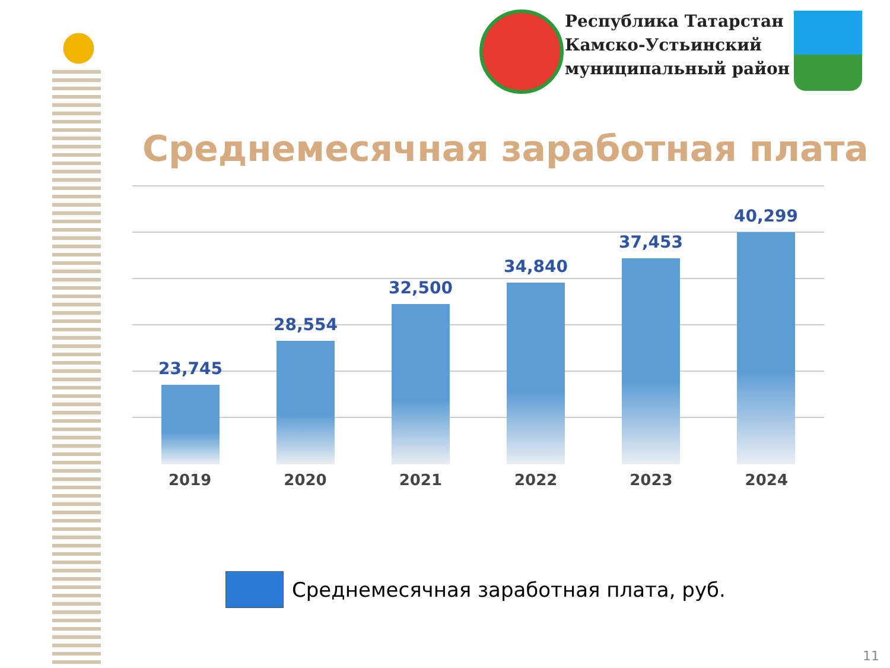Республика Татарстан
Камско-Устьинский
муниципальный район
Среднемесячная заработная плата
23,745 28,554 32,500 34,840 37,453 40,299
2019 2020 2021 2022 2023 2024
Среднемесячная заработная плата, руб.
11